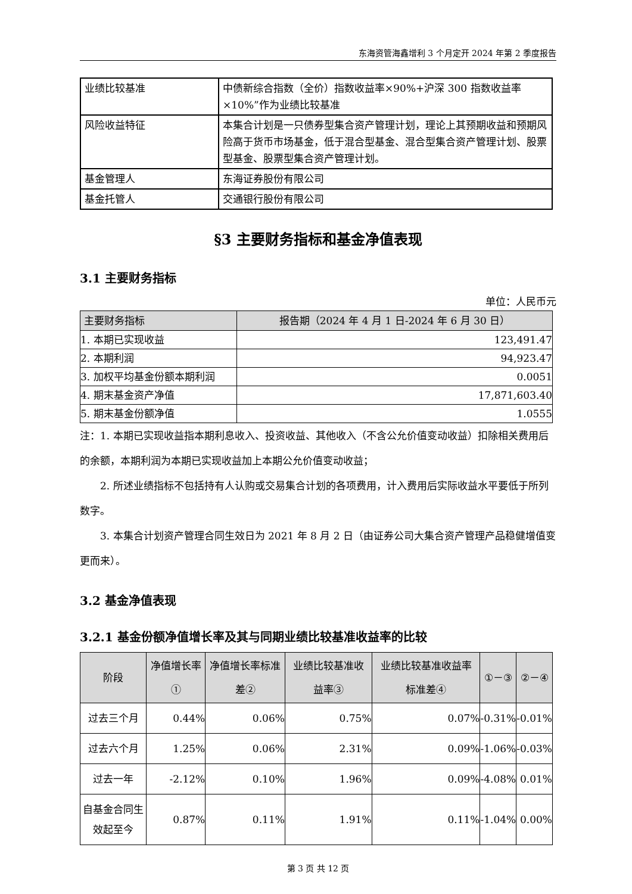东海资管海鑫增利 3 个月定开 2024 年第 2 季度报告
| 业绩比较基准 | 中债新综合指数（全价）指数收益率×90%+沪深 300 指数收益率×10%”作为业绩比较基准 |
| 风险收益特征 | 本集合计划是一只债券型集合资产管理计划，理论上其预期收益和预期风险高于货币市场基金，低于混合型基金、混合型集合资产管理计划、股票型基金、股票型集合资产管理计划。 |
| 基金管理人 | 东海证券股份有限公司 |
| 基金托管人 | 交通银行股份有限公司 |
§3 主要财务指标和基金净值表现
3.1 主要财务指标
单位：人民币元
| 主要财务指标 | 报告期（2024 年 4 月 1 日-2024 年 6 月 30 日） |
| --- | --- |
| 1. 本期已实现收益 | 123,491.47 |
| 2. 本期利润 | 94,923.47 |
| 3. 加权平均基金份额本期利润 | 0.0051 |
| 4. 期末基金资产净值 | 17,871,603.40 |
| 5. 期末基金份额净值 | 1.0555 |
注：1. 本期已实现收益指本期利息收入、投资收益、其他收入（不含公允价值变动收益）扣除相关费用后的余额，本期利润为本期已实现收益加上本期公允价值变动收益；
2. 所述业绩指标不包括持有人认购或交易集合计划的各项费用，计入费用后实际收益水平要低于所列数字。
3. 本集合计划资产管理合同生效日为 2021 年 8 月 2 日（由证券公司大集合资产管理产品稳健增值变更而来）。
3.2 基金净值表现
3.2.1 基金份额净值增长率及其与同期业绩比较基准收益率的比较
| 阶段 | 净值增长率① | 净值增长率标准差② | 业绩比较基准收益率③ | 业绩比较基准收益率标准差④ | ①－③ | ②－④ |
| --- | --- | --- | --- | --- | --- | --- |
| 过去三个月 | 0.44% | 0.06% | 0.75% | 0.07% | -0.31% | -0.01% |
| 过去六个月 | 1.25% | 0.06% | 2.31% | 0.09% | -1.06% | -0.03% |
| 过去一年 | -2.12% | 0.10% | 1.96% | 0.09% | -4.08% | 0.01% |
| 自基金合同生效起至今 | 0.87% | 0.11% | 1.91% | 0.11% | -1.04% | 0.00% |
第 3 页 共 12 页